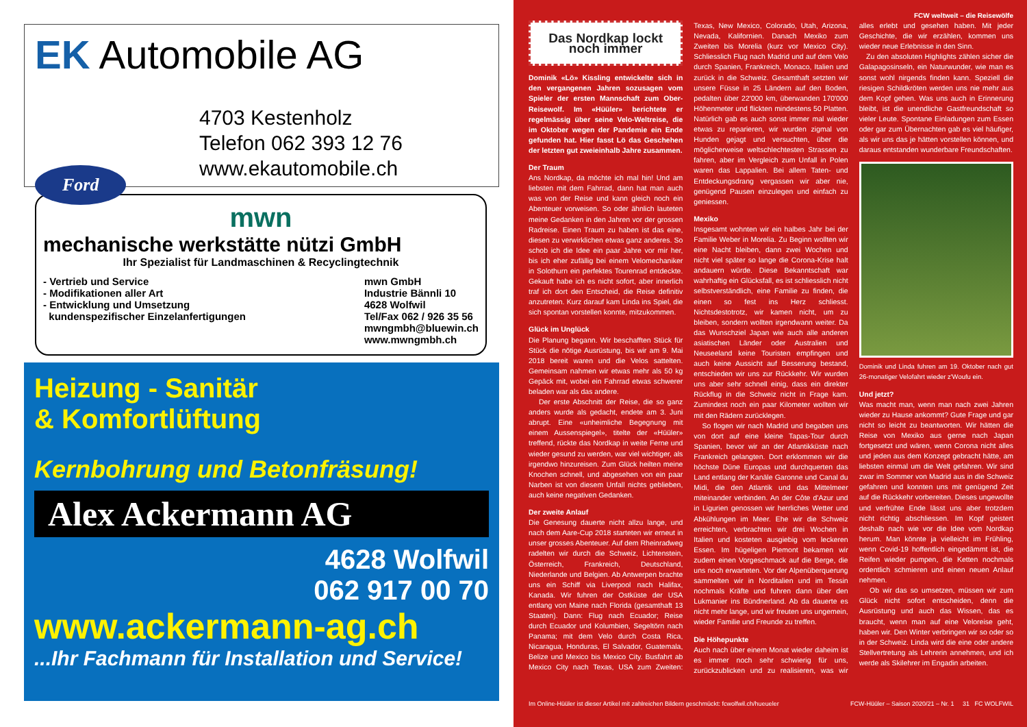EK Automobile AG
4703 Kestenholz
Telefon 062 393 12 76
www.ekautomobile.ch
Ford
mwn
mechanische werkstätte nützi GmbH
Ihr Spezialist für Landmaschinen & Recyclingtechnik
- Vertrieb und Service
- Modifikationen aller Art
- Entwicklung und Umsetzung
kundenspezifischer Einzelanfertigungen
mwn GmbH
Industrie Bännli 10
4628 Wolfwil
Tel/Fax 062 / 926 35 56
mwngmbh@bluewin.ch
www.mwngmbh.ch
Heizung - Sanitär
& Komfortlüftung
Kernbohrung und Betonfräsung!
Alex Ackermann AG
4628 Wolfwil
062 917 00 70
www.ackermann-ag.ch
...Ihr Fachmann für Installation und Service!
FCW weltweit – die Reisewölfe
Das Nordkap lockt noch immer
Dominik «Lö» Kissling entwickelte sich in den vergangenen Jahren sozusagen vom Spieler der ersten Mannschaft zum Ober-Reisewolf. Im «Hüüler» berichtete er regelmässig über seine Velo-Weltreise, die im Oktober wegen der Pandemie ein Ende gefunden hat. Hier fasst Lö das Geschehen der letzten gut zweieinhalb Jahre zusammen.
Der Traum
Ans Nordkap, da möchte ich mal hin! Und am liebsten mit dem Fahrrad, dann hat man auch was von der Reise und kann gleich noch ein Abenteuer vorweisen. So oder ähnlich lauteten meine Gedanken in den Jahren vor der grossen Radreise. Einen Traum zu haben ist das eine, diesen zu verwirklichen etwas ganz anderes. So schob ich die Idee ein paar Jahre vor mir her, bis ich eher zufällig bei einem Velomechaniker in Solothurn ein perfektes Tourenrad entdeckte. Gekauft habe ich es nicht sofort, aber innerlich traf ich dort den Entscheid, die Reise definitiv anzutreten. Kurz darauf kam Linda ins Spiel, die sich spontan vorstellen konnte, mitzukommen.
Glück im Unglück
Die Planung begann. Wir beschafften Stück für Stück die nötige Ausrüstung, bis wir am 9. Mai 2018 bereit waren und die Velos sattelten. Gemeinsam nahmen wir etwas mehr als 50 kg Gepäck mit, wobei ein Fahrrad etwas schwerer beladen war als das andere.
Der erste Abschnitt der Reise, die so ganz anders wurde als gedacht, endete am 3. Juni abrupt. Eine «unheimliche Begegnung mit einem Aussenspiegel», titelte der «Hüüler» treffend, rückte das Nordkap in weite Ferne und wieder gesund zu werden, war viel wichtiger, als irgendwo hinzureisen. Zum Glück heilten meine Knochen schnell, und abgesehen von ein paar Narben ist von diesem Unfall nichts geblieben, auch keine negativen Gedanken.
Der zweite Anlauf
Die Genesung dauerte nicht allzu lange, und nach dem Aare-Cup 2018 starteten wir erneut in unser grosses Abenteuer. Auf dem Rheinradweg radelten wir durch die Schweiz, Lichtenstein, Österreich, Frankreich, Deutschland, Niederlande und Belgien. Ab Antwerpen brachte uns ein Schiff via Liverpool nach Halifax, Kanada. Wir fuhren der Ostküste der USA entlang von Maine nach Florida (gesamthaft 13 Staaten). Dann: Flug nach Ecuador; Reise durch Ecuador und Kolumbien, Segeltörn nach Panama; mit dem Velo durch Costa Rica, Nicaragua, Honduras, El Salvador, Guatemala, Belize und Mexico bis Mexico City. Busfahrt ab Mexico City nach Texas, USA zum Zweiten: Texas, New Mexico, Colorado, Utah, Arizona, Nevada, Kalifornien. Danach Mexiko zum Zweiten bis Morelia (kurz vor Mexico City). Schliesslich Flug nach Madrid und auf dem Velo durch Spanien, Frankreich, Monaco, Italien und zurück in die Schweiz. Gesamthaft setzten wir unsere Füsse in 25 Ländern auf den Boden, pedalten über 22'000 km, überwanden 170'000 Höhenmeter und flickten mindestens 50 Platten. Natürlich gab es auch sonst immer mal wieder etwas zu reparieren, wir wurden zigmal von Hunden gejagt und versuchten, über die möglicherweise weltschlechtesten Strassen zu fahren, aber im Vergleich zum Unfall in Polen waren das Lappalien. Bei allem Taten- und Entdeckungsdrang vergassen wir aber nie, genügend Pausen einzulegen und einfach zu geniessen.
Mexiko
Insgesamt wohnten wir ein halbes Jahr bei der Familie Weber in Morelia. Zu Beginn wollten wir eine Nacht bleiben, dann zwei Wochen und nicht viel später so lange die Corona-Krise halt andauern würde. Diese Bekanntschaft war wahrhaftig ein Glücksfall, es ist schliesslich nicht selbstverständlich, eine Familie zu finden, die einen so fest ins Herz schliesst. Nichtsdestotrotz, wir kamen nicht, um zu bleiben, sondern wollten irgendwann weiter. Da das Wunschziel Japan wie auch alle anderen asiatischen Länder oder Australien und Neuseeland keine Touristen empfingen und auch keine Aussicht auf Besserung bestand, entschieden wir uns zur Rückkehr. Wir wurden uns aber sehr schnell einig, dass ein direkter Rückflug in die Schweiz nicht in Frage kam. Zumindest noch ein paar Kilometer wollten wir mit den Rädern zurücklegen.
So flogen wir nach Madrid und begaben uns von dort auf eine kleine Tapas-Tour durch Spanien, bevor wir an der Atlantikküste nach Frankreich gelangten. Dort erklommen wir die höchste Düne Europas und durchquerten das Land entlang der Kanäle Garonne und Canal du Midi, die den Atlantik und das Mittelmeer miteinander verbinden. An der Côte d'Azur und in Ligurien genossen wir herrliches Wetter und Abkühlungen im Meer. Ehe wir die Schweiz erreichten, verbrachten wir drei Wochen in Italien und kosteten ausgiebig vom leckeren Essen. Im hügeligen Piemont bekamen wir zudem einen Vorgeschmack auf die Berge, die uns noch erwarteten. Vor der Alpenüberquerung sammelten wir in Norditalien und im Tessin nochmals Kräfte und fuhren dann über den Lukmanier ins Bündnerland. Ab da dauerte es nicht mehr lange, und wir freuten uns ungemein, wieder Familie und Freunde zu treffen.
Die Höhepunkte
Auch nach über einem Monat wieder daheim ist es immer noch sehr schwierig für uns, zurückzublicken und zu realisieren, was wir alles erlebt und gesehen haben. Mit jeder Geschichte, die wir erzählen, kommen uns wieder neue Erlebnisse in den Sinn.
Zu den absoluten Highlights zählen sicher die Galapagosinseln, ein Naturwunder, wie man es sonst wohl nirgends finden kann. Speziell die riesigen Schildkröten werden uns nie mehr aus dem Kopf gehen. Was uns auch in Erinnerung bleibt, ist die unendliche Gastfreundschaft so vieler Leute. Spontane Einladungen zum Essen oder gar zum Übernachten gab es viel häufiger, als wir uns das je hätten vorstellen können, und daraus entstanden wunderbare Freundschaften.
Dominik und Linda fuhren am 19. Oktober nach gut 26-monatiger Velofahrt wieder z'Woufu ein.
Und jetzt?
Was macht man, wenn man nach zwei Jahren wieder zu Hause ankommt? Gute Frage und gar nicht so leicht zu beantworten. Wir hätten die Reise von Mexiko aus gerne nach Japan fortgesetzt und wären, wenn Corona nicht alles und jeden aus dem Konzept gebracht hätte, am liebsten einmal um die Welt gefahren. Wir sind zwar im Sommer von Madrid aus in die Schweiz gefahren und konnten uns mit genügend Zeit auf die Rückkehr vorbereiten. Dieses ungewollte und verfrühte Ende lässt uns aber trotzdem nicht richtig abschliessen. Im Kopf geistert deshalb nach wie vor die Idee vom Nordkap herum. Man könnte ja vielleicht im Frühling, wenn Covid-19 hoffentlich eingedämmt ist, die Reifen wieder pumpen, die Ketten nochmals ordentlich schmieren und einen neuen Anlauf nehmen.
Ob wir das so umsetzen, müssen wir zum Glück nicht sofort entscheiden, denn die Ausrüstung und auch das Wissen, das es braucht, wenn man auf eine Veloreise geht, haben wir. Den Winter verbringen wir so oder so in der Schweiz. Linda wird die eine oder andere Stellvertretung als Lehrerin annehmen, und ich werde als Skilehrer im Engadin arbeiten.
Im Online-Hüüler ist dieser Artikel mit zahlreichen Bildern geschmückt: fcwolfwil.ch/hueueler FCW-Hüüler – Saison 2020/21 – Nr. 1 31 FC WOLFWIL